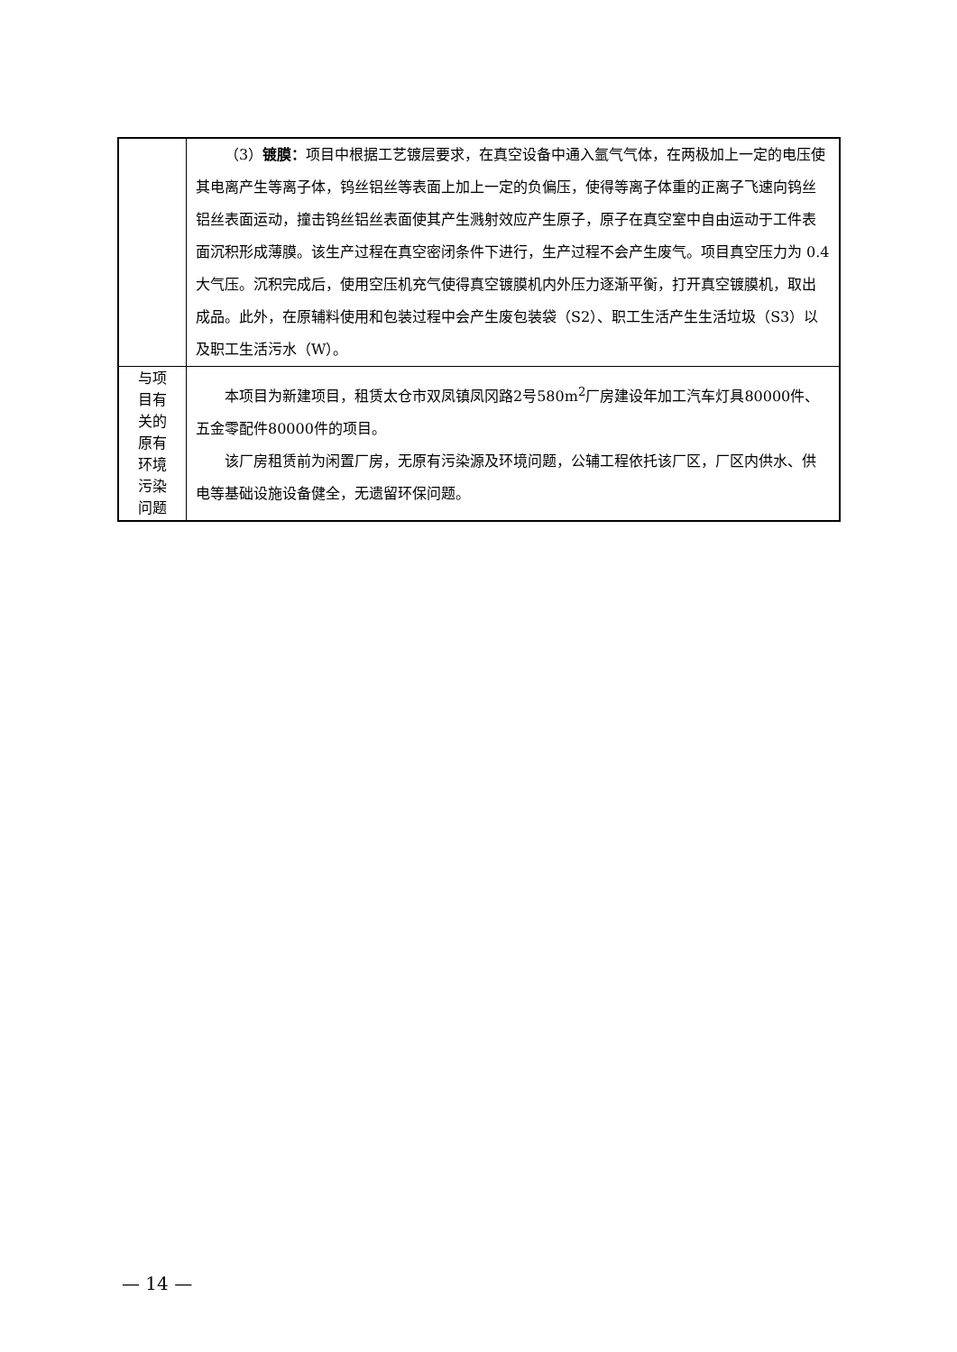| | （3） 镀膜： 项目中根据工艺镀层要求，在真空设备中通入氩气气体，在两极加上一定的电压使其电离产生等离子体，钨丝铝丝等表面上加上一定的负偏压，使得等离子体重的正离子飞速向钨丝铝丝表面运动，撞击钨丝铝丝表面使其产生溅射效应产生原子，原子在真空室中自由运动于工件表面沉积形成薄膜。该生产过程在真空密闭条件下进行，生产过程不会产生废气。项目真空压力为 0.4 大气压。沉积完成后，使用空压机充气使得真空镀膜机内外压力逐渐平衡，打开真空镀膜机，取出成品。此外，在原辅料使用和包装过程中会产生废包装袋（S2）、职工生活产生生活垃圾（S3）以及职工生活污水（W）。 |
| 与项 目有 关的 原有 环境 污染 问题 | 本项目为新建项目，租赁太仓市双凤镇凤冈路2号580m<sup>2</sup>厂房建设年加工汽车灯具80000件、五金零配件80000件的项目。 该厂房租赁前为闲置厂房，无原有污染源及环境问题，公辅工程依托该厂区，厂区内供水、供电等基础设施设备健全，无遗留环保问题。 |
— 14 —